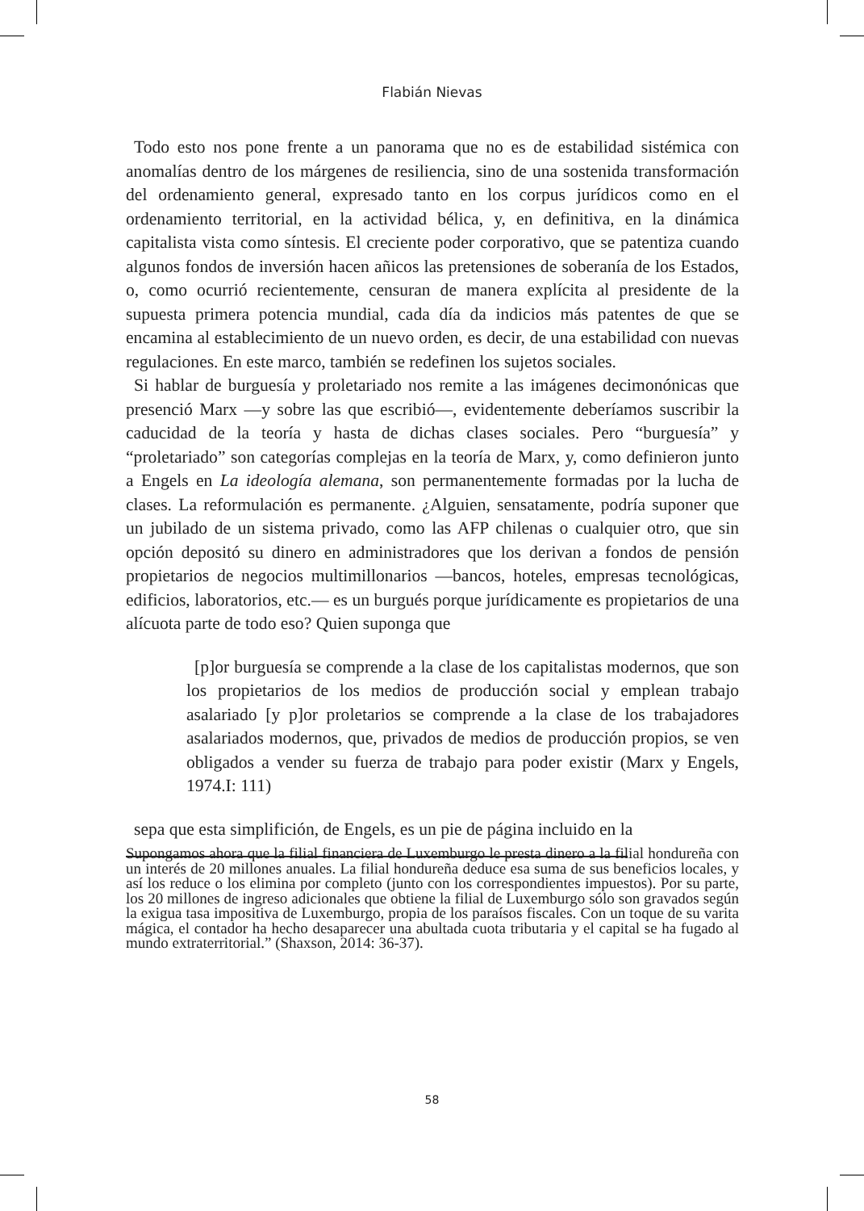Flabián Nievas
Todo esto nos pone frente a un panorama que no es de estabilidad sistémica con anomalías dentro de los márgenes de resiliencia, sino de una sostenida transformación del ordenamiento general, expresado tanto en los corpus jurídicos como en el ordenamiento territorial, en la actividad bélica, y, en definitiva, en la dinámica capitalista vista como síntesis. El creciente poder corporativo, que se patentiza cuando algunos fondos de inversión hacen añicos las pretensiones de soberanía de los Estados, o, como ocurrió recientemente, censuran de manera explícita al presidente de la supuesta primera potencia mundial, cada día da indicios más patentes de que se encamina al establecimiento de un nuevo orden, es decir, de una estabilidad con nuevas regulaciones. En este marco, también se redefinen los sujetos sociales.
Si hablar de burguesía y proletariado nos remite a las imágenes decimonónicas que presenció Marx —y sobre las que escribió—, evidentemente deberíamos suscribir la caducidad de la teoría y hasta de dichas clases sociales. Pero “burguesía” y “proletariado” son categorías complejas en la teoría de Marx, y, como definieron junto a Engels en La ideología alemana, son permanentemente formadas por la lucha de clases. La reformulación es permanente. ¿Alguien, sensatamente, podría suponer que un jubilado de un sistema privado, como las AFP chilenas o cualquier otro, que sin opción depositó su dinero en administradores que los derivan a fondos de pensión propietarios de negocios multimillonarios —bancos, hoteles, empresas tecnológicas, edificios, laboratorios, etc.— es un burgués porque jurídicamente es propietarios de una alícuota parte de todo eso? Quien suponga que
[p]or burguesía se comprende a la clase de los capitalistas modernos, que son los propietarios de los medios de producción social y emplean trabajo asalariado [y p]or proletarios se comprende a la clase de los trabajadores asalariados modernos, que, privados de medios de producción propios, se ven obligados a vender su fuerza de trabajo para poder existir (Marx y Engels, 1974.I: 111)
sepa que esta simplifición, de Engels, es un pie de página incluido en la
Supongamos ahora que la filial financiera de Luxemburgo le presta dinero a la filial hondureña con un interés de 20 millones anuales. La filial hondureña deduce esa suma de sus beneficios locales, y así los reduce o los elimina por completo (junto con los correspondientes impuestos). Por su parte, los 20 millones de ingreso adicionales que obtiene la filial de Luxemburgo sólo son gravados según la exigua tasa impositiva de Luxemburgo, propia de los paraísos fiscales. Con un toque de su varita mágica, el contador ha hecho desaparecer una abultada cuota tributaria y el capital se ha fugado al mundo extraterritorial.” (Shaxson, 2014: 36-37).
58